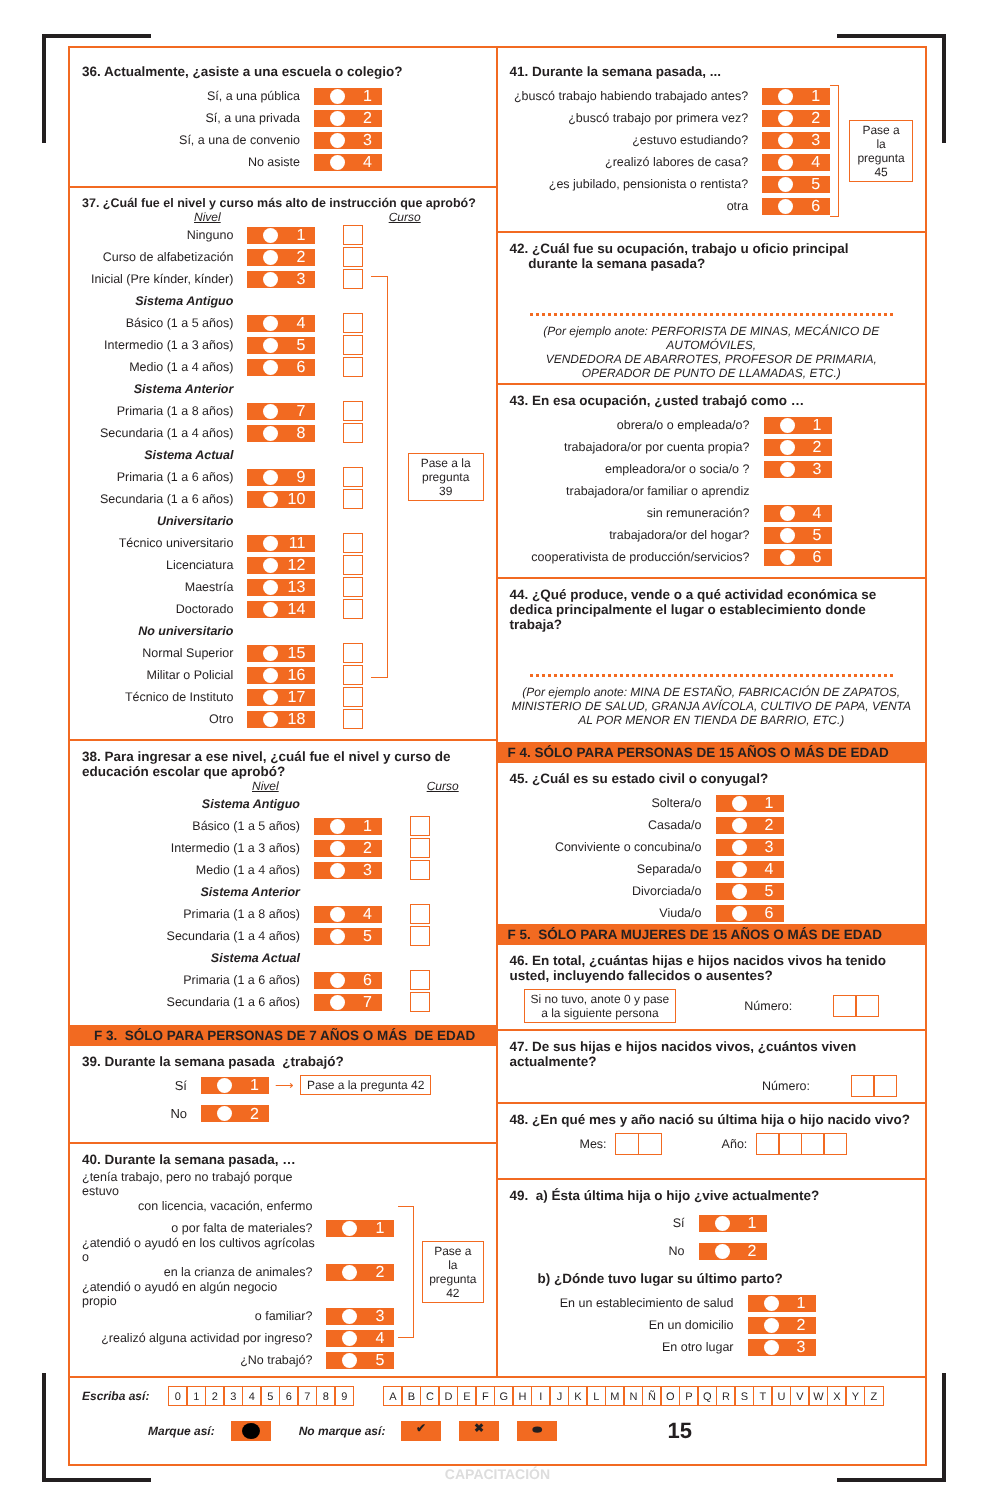36. Actualmente, ¿asiste a una escuela o colegio?
Sí, a una pública
1
Sí, a una privada
2
Sí, a una de convenio
3
No asiste
4
37. ¿Cuál fue el nivel y curso más alto de instrucción que aprobó?
Nivel Curso
Ninguno
1
Curso de alfabetización
2
Inicial (Pre kínder, kínder)
3
Sistema Antiguo
Básico (1 a 5 años)
4
Intermedio (1 a 3 años)
5
Medio (1 a 4 años)
6
Sistema Anterior
Primaria (1 a 8 años)
7
Secundaria (1 a 4 años)
8
Sistema Actual
Primaria (1 a 6 años)
9
Secundaria (1 a 6 años)
10
Universitario
Técnico universitario
11
Licenciatura
12
Maestría
13
Doctorado
14
No universitario
Normal Superior
15
Militar o Policial
16
Técnico de Instituto
17
Otro
18
Pase a la
pregunta 39
38. Para ingresar a ese nivel, ¿cuál fue el nivel y curso de educación escolar que aprobó?
Nivel Curso
Sistema Antiguo
Básico (1 a 5 años)
1
Intermedio (1 a 3 años)
2
Medio (1 a 4 años)
3
Sistema Anterior
Primaria (1 a 8 años)
4
Secundaria (1 a 4 años)
5
Sistema Actual
Primaria (1 a 6 años)
6
Secundaria (1 a 6 años)
7
F 3. SÓLO PARA PERSONAS DE 7 AÑOS O MÁS DE EDAD
39. Durante la semana pasada ¿trabajó?
Sí
1
⟶ Pase a la pregunta 42
No
2
40. Durante la semana pasada, …
¿tenía trabajo, pero no trabajó porque estuvo
con licencia, vacación, enfermo
o por falta de materiales?
1
¿atendió o ayudó en los cultivos agrícolas o
en la crianza de animales?
2
¿atendió o ayudó en algún negocio propio
o familiar?
3
¿realizó alguna actividad por ingreso?
4
¿No trabajó?
5
Pase a la
pregunta
42
41. Durante la semana pasada, ...
¿buscó trabajo habiendo trabajado antes?
1
¿buscó trabajo por primera vez?
2
¿estuvo estudiando?
3
¿realizó labores de casa?
4
¿es jubilado, pensionista o rentista?
5
otra
6
Pase a la
pregunta
45
42. ¿Cuál fue su ocupación, trabajo u oficio principal
durante la semana pasada?
(Por ejemplo anote: PERFORISTA DE MINAS, MECÁNICO DE AUTOMÓVILES,
VENDEDORA DE ABARROTES, PROFESOR DE PRIMARIA,
OPERADOR DE PUNTO DE LLAMADAS, ETC.)
43. En esa ocupación, ¿usted trabajó como …
obrera/o o empleada/o?
1
trabajadora/or por cuenta propia?
2
empleadora/or o socia/o ?
3
trabajadora/or familiar o aprendiz
sin remuneración?
4
trabajadora/or del hogar?
5
cooperativista de producción/servicios?
6
44. ¿Qué produce, vende o a qué actividad económica se dedica principalmente el lugar o establecimiento donde trabaja?
(Por ejemplo anote: MINA DE ESTAÑO, FABRICACIÓN DE ZAPATOS, MINISTERIO DE SALUD, GRANJA AVÍCOLA, CULTIVO DE PAPA, VENTA AL POR MENOR EN TIENDA DE BARRIO, ETC.)
F 4. SÓLO PARA PERSONAS DE 15 AÑOS O MÁS DE EDAD
45. ¿Cuál es su estado civil o conyugal?
Soltera/o
1
Casada/o
2
Conviviente o concubina/o
3
Separada/o
4
Divorciada/o
5
Viuda/o
6
F 5. SÓLO PARA MUJERES DE 15 AÑOS O MÁS DE EDAD
46. En total, ¿cuántas hijas e hijos nacidos vivos ha tenido usted, incluyendo fallecidos o ausentes?
Si no tuvo, anote 0 y pase
a la siguiente persona
Número:
47. De sus hijas e hijos nacidos vivos, ¿cuántos viven actualmente?
Número:
48. ¿En qué mes y año nació su última hija o hijo nacido vivo?
Mes: Año:
49. a) Ésta última hija o hijo ¿vive actualmente?
Sí
1
No
2
b) ¿Dónde tuvo lugar su último parto?
En un establecimiento de salud
1
En un domicilio
2
En otro lugar
3
Escriba así: 0123456789 ABCDEFGHIJKLMNÑOPQRSTUVWXYZ
Marque así: No marque así: ✔ ✖ ⬬ 15
CAPACITACIÓN